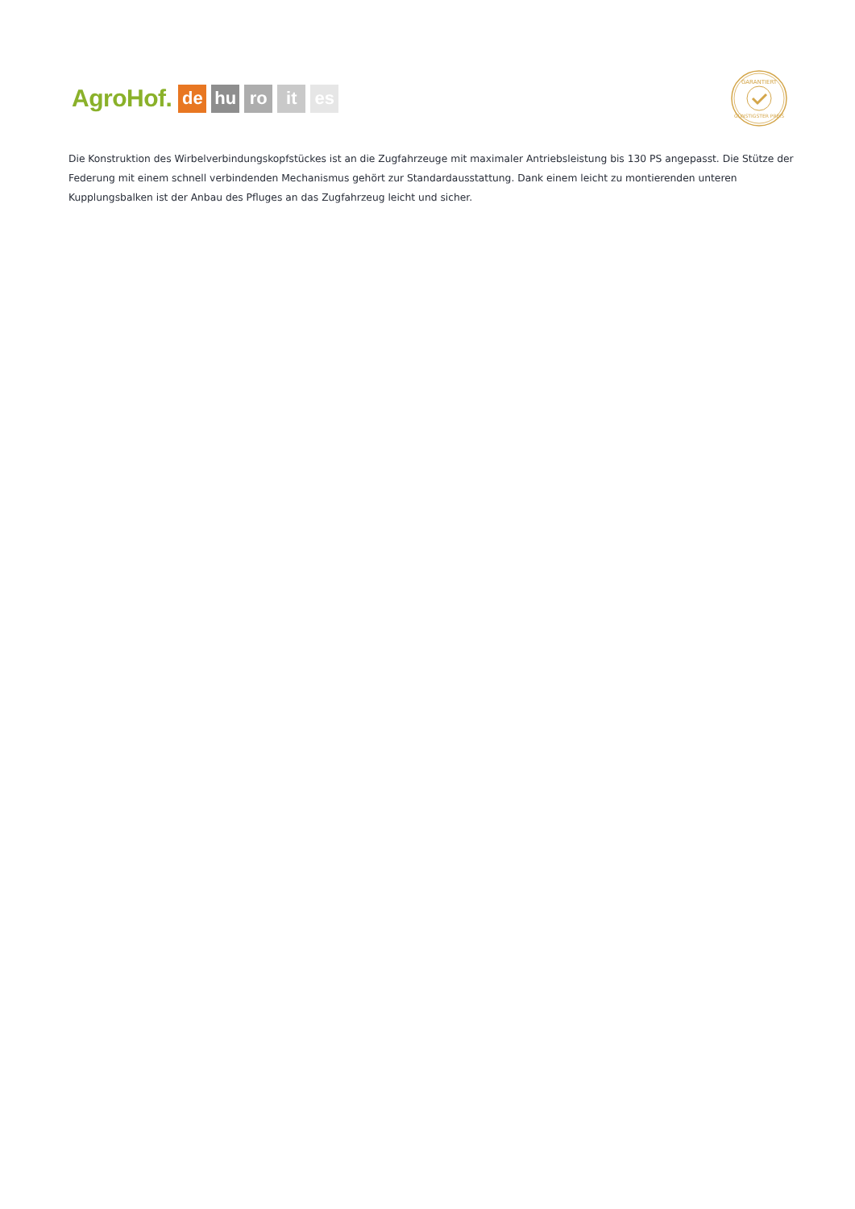AgroHof. de hu ro it es
GARANTIERT
GÜNSTIGSTER PREIS
Die Konstruktion des Wirbelverbindungskopfstückes ist an die Zugfahrzeuge mit maximaler Antriebsleistung bis 130 PS angepasst. Die Stütze der Federung mit einem schnell verbindenden Mechanismus gehört zur Standardausstattung. Dank einem leicht zu montierenden unteren Kupplungsbalken ist der Anbau des Pfluges an das Zugfahrzeug leicht und sicher.